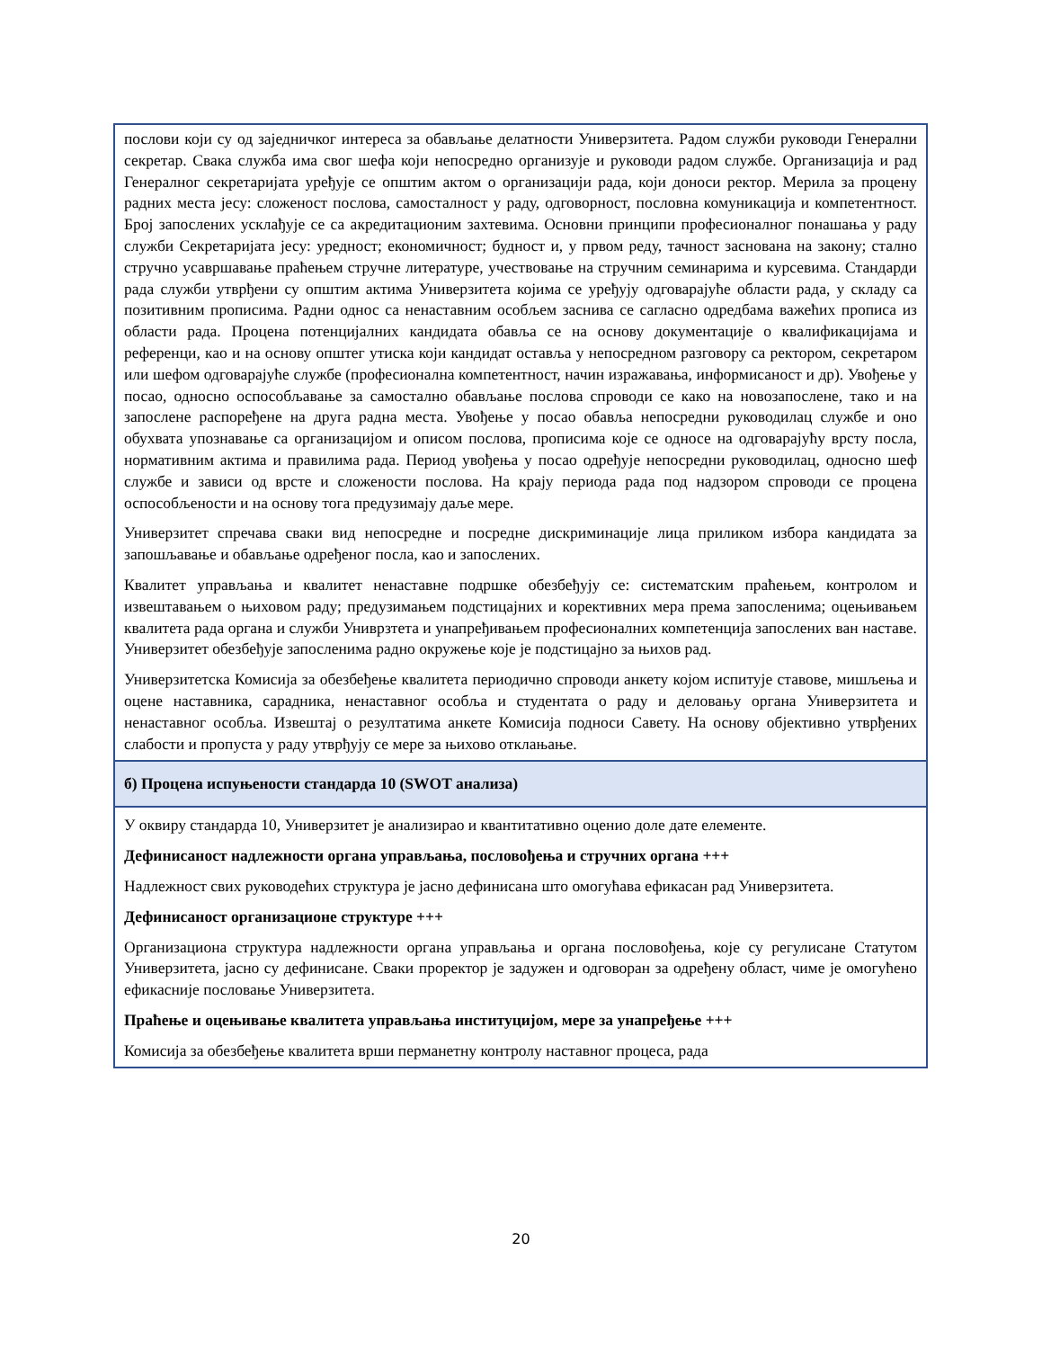послови који су од заједничког интереса за обављање делатности Универзитета. Радом служби руководи Генерални секретар. Свака служба има свог шефа који непосредно организује и руководи радом службе. Организација и рад Генералног секретаријата уређује се општим актом о организацији рада, који доноси ректор. Мерила за процену радних места јесу: сложеност послова, самосталност у раду, одговорност, пословна комуникација и компетентност. Број запослених усклађује се са акредитационим захтевима. Основни принципи професионалног понашања у раду служби Секретаријата јесу: уредност; економичност; будност и, у првом реду, тачност заснована на закону; стално стручно усавршавање праћењем стручне литературе, учествовање на стручним семинарима и курсевима. Стандарди рада служби утврђени су општим актима Универзитета којима се уређују одговарајуће области рада, у складу са позитивним прописима. Радни однос са ненаставним особљем заснива се сагласно одредбама важећих прописа из области рада. Процена потенцијалних кандидата обавља се на основу документације о квалификацијама и референци, као и на основу општег утиска који кандидат оставља у непосредном разговору са ректором, секретаром или шефом одговарајуће службе (професионална компетентност, начин изражавања, информисаност и др). Увођење у посао, односно оспособљавање за самостално обављање послова спроводи се како на новозапослене, тако и на запослене распоређене на друга радна места. Увођење у посао обавља непосредни руководилац службе и оно обухвата упознавање са организацијом и описом послова, прописима које се односе на одговарајућу врсту посла, нормативним актима и правилима рада. Период увођења у посао одређује непосредни руководилац, односно шеф службе и зависи од врсте и сложености послова. На крају периода рада под надзором спроводи се процена оспособљености и на основу тога предузимају даље мере.
Универзитет спречава сваки вид непосредне и посредне дискриминације лица приликом избора кандидата за запошљавање и обављање одређеног посла, као и запослених.
Квалитет управљања и квалитет ненаставне подршке обезбеђују се: систематским праћењем, контролом и извештавањем о њиховом раду; предузимањем подстицајних и корективних мера према запосленима; оцењивањем квалитета рада органа и служби Униврзтета и унапређивањем професионалних компетенција запослених ван наставе. Универзитет обезбеђује запосленима радно окружење које је подстицајно за њихов рад.
Универзитетска Комисија за обезбеђење квалитета периодично спроводи анкету којом испитује ставове, мишљења и оцене наставника, сарадника, ненаставног особља и студентата о раду и деловању органа Универзитета и ненаставног особља. Извештај о резултатима анкете Комисија подноси Савету. На основу објективно утврђених слабости и пропуста у раду утврђују се мере за њихово отклањање.
б) Процена испуњености стандарда 10 (SWOT анализа)
У оквиру стандарда 10, Универзитет је анализирао и квантитативно оценио доле дате елементе.
Дефинисаност надлежности органа управљања, пословођења и стручних органа +++
Надлежност свих руководећих структура је јасно дефинисана што омогућава ефикасан рад Универзитета.
Дефинисаност организационе структуре +++
Организациона структура надлежности органа управљања и органа пословођења, које су регулисане Статутом Универзитета, јасно су дефинисане. Сваки проректор је задужен и одговоран за одређену област, чиме је омогућено ефикасније пословање Универзитета.
Праћење и оцењивање квалитета управљања институцијом, мере за унапређење +++
Комисија за обезбеђење квалитета врши перманетну контролу наставног процеса, рада
20